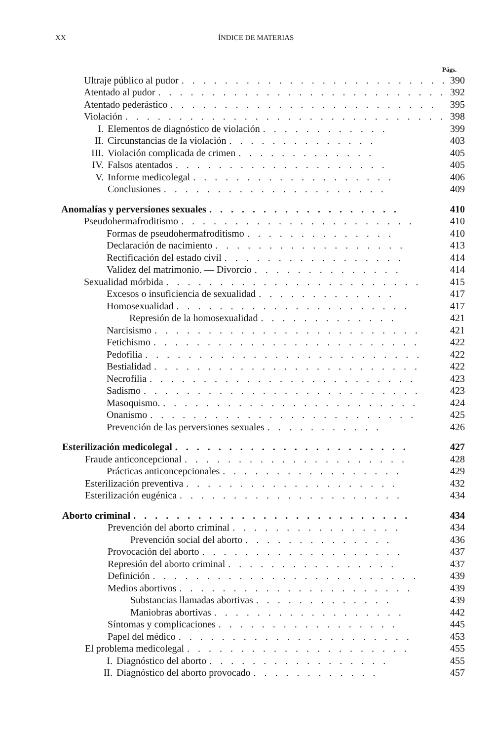XX ÍNDICE DE MATERIAS
Págs.
Ultraje público al pudor. . . . . . . . . . . . . . . . . . . . . . . . . 390
Atentado al pudor. . . . . . . . . . . . . . . . . . . . . . . . . . . 392
Atentado pederástico. . . . . . . . . . . . . . . . . . . . . . . . . 395
Violación. . . . . . . . . . . . . . . . . . . . . . . . . . . . . . 398
I. Elementos de diagnóstico de violación. . . . . . . . . . . . 399
II. Circunstancias de la violación. . . . . . . . . . . . . . 403
III. Violación complicada de crimen. . . . . . . . . . . . . 405
IV. Falsos atentados. . . . . . . . . . . . . . . . . . . . 405
V. Informe medicolegal. . . . . . . . . . . . . . . . . . . 406
Conclusiones. . . . . . . . . . . . . . . . . . . . . 409
Anomalías y perversiones sexuales. . . . . . . . . . . . . . . . . . 410
Pseudohermafroditismo. . . . . . . . . . . . . . . . . . . . . . 410
Formas de pseudohermafroditismo. . . . . . . . . . . . . . 410
Declaración de nacimiento. . . . . . . . . . . . . . . . . . 413
Rectificación del estado civil. . . . . . . . . . . . . . . . . 414
Validez del matrimonio. — Divorcio. . . . . . . . . . . . . . 414
Sexualidad mórbida. . . . . . . . . . . . . . . . . . . . . . . . 415
Excesos o insuficiencia de sexualidad. . . . . . . . . . . . . 417
Homosexualidad. . . . . . . . . . . . . . . . . . . . . . 417
Represión de la homosexualidad. . . . . . . . . . . . . 421
Narcisismo. . . . . . . . . . . . . . . . . . . . . . . . . 421
Fetichismo. . . . . . . . . . . . . . . . . . . . . . . . . 422
Pedofilia. . . . . . . . . . . . . . . . . . . . . . . . . . 422
Bestialidad. . . . . . . . . . . . . . . . . . . . . . . . . 422
Necrofilia. . . . . . . . . . . . . . . . . . . . . . . . . 423
Sadismo. . . . . . . . . . . . . . . . . . . . . . . . . . 423
Masoquismo.. . . . . . . . . . . . . . . . . . . . . . . . 424
Onanismo. . . . . . . . . . . . . . . . . . . . . . . . . 425
Prevención de las perversiones sexuales. . . . . . . . . . . 426
Esterilización medicolegal. . . . . . . . . . . . . . . . . . . . . . 427
Fraude anticoncepcional. . . . . . . . . . . . . . . . . . . . . 428
Prácticas anticoncepcionales. . . . . . . . . . . . . . . . . 429
Esterilización preventiva. . . . . . . . . . . . . . . . . . . . 432
Esterilización eugénica. . . . . . . . . . . . . . . . . . . . . 434
Aborto criminal. . . . . . . . . . . . . . . . . . . . . . . . . . 434
Prevención del aborto criminal. . . . . . . . . . . . . . . . 434
Prevención social del aborto. . . . . . . . . . . . . . 436
Provocación del aborto. . . . . . . . . . . . . . . . . . . 437
Represión del aborto criminal. . . . . . . . . . . . . . . . 437
Definición. . . . . . . . . . . . . . . . . . . . . . . . . 439
Medios abortivos. . . . . . . . . . . . . . . . . . . . . . 439
Substancias llamadas abortivas. . . . . . . . . . . . . 439
Maniobras abortivas. . . . . . . . . . . . . . . . . . 442
Síntomas y complicaciones. . . . . . . . . . . . . . . . . 445
Papel del médico. . . . . . . . . . . . . . . . . . . . . . 453
El problema medicolegal. . . . . . . . . . . . . . . . . . . . . 455
I. Diagnóstico del aborto. . . . . . . . . . . . . . . . . 455
II. Diagnóstico del aborto provocado. . . . . . . . . . . . 457